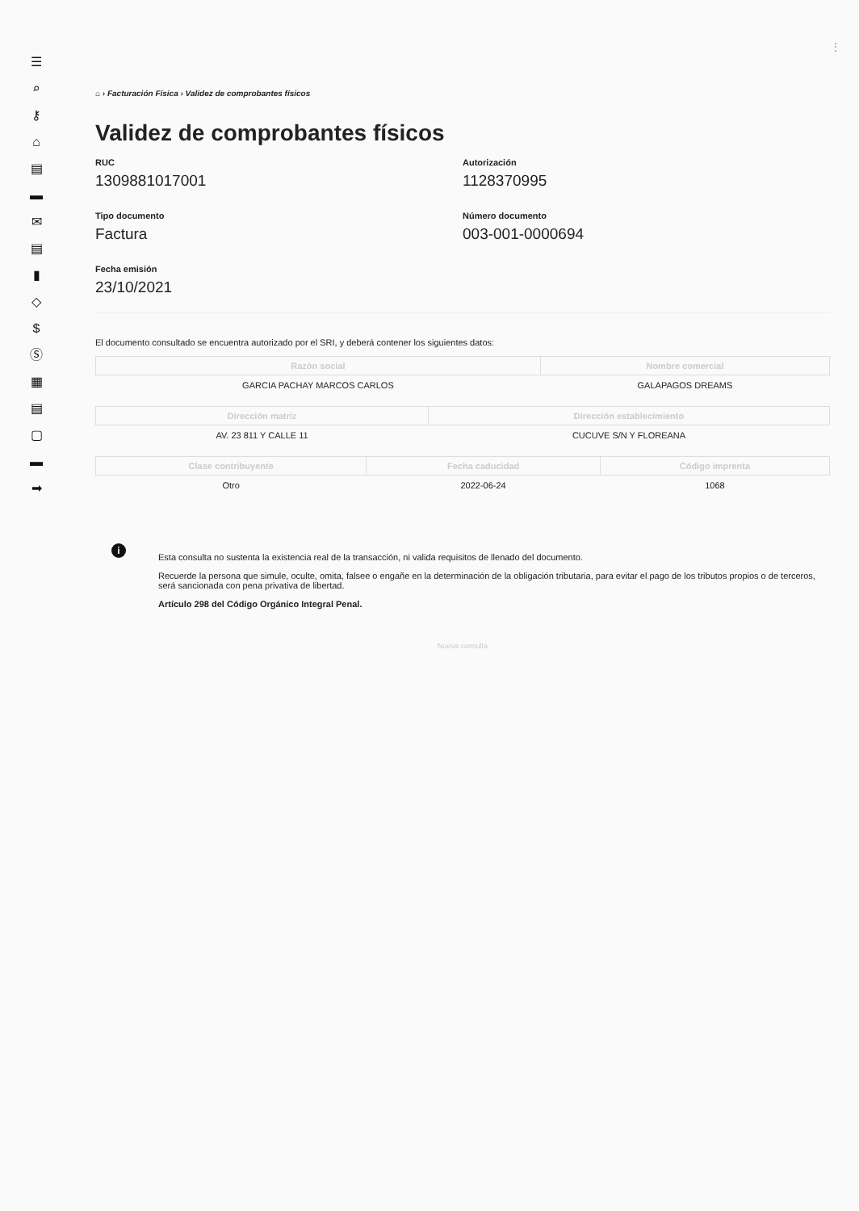☰
⌕
⚷
⌂
▤
▬
✉
▤
▮
◇
$
Ⓢ
▦
▤
▢
▬
➡
⌂ › Facturación Física › Validez de comprobantes físicos
Validez de comprobantes físicos
RUC
1309881017001
Autorización
1128370995
Tipo documento
Factura
Número documento
003-001-0000694
Fecha emisión
23/10/2021
El documento consultado se encuentra autorizado por el SRI, y deberá contener los siguientes datos:
| Razón social | Nombre comercial |
| --- | --- |
| GARCIA PACHAY MARCOS CARLOS | GALAPAGOS DREAMS |
| Dirección matriz | Dirección establecimiento |
| --- | --- |
| AV. 23 811 Y CALLE 11 | CUCUVE S/N Y FLOREANA |
| Clase contribuyente | Fecha caducidad | Código imprenta |
| --- | --- | --- |
| Otro | 2022-06-24 | 1068 |
i
Esta consulta no sustenta la existencia real de la transacción, ni valida requisitos de llenado del documento.
Recuerde la persona que simule, oculte, omita, falsee o engañe en la determinación de la obligación tributaria, para evitar el pago de los tributos propios o de terceros, será sancionada con pena privativa de libertad.
Artículo 298 del Código Orgánico Integral Penal.
Nueva consulta
⋮